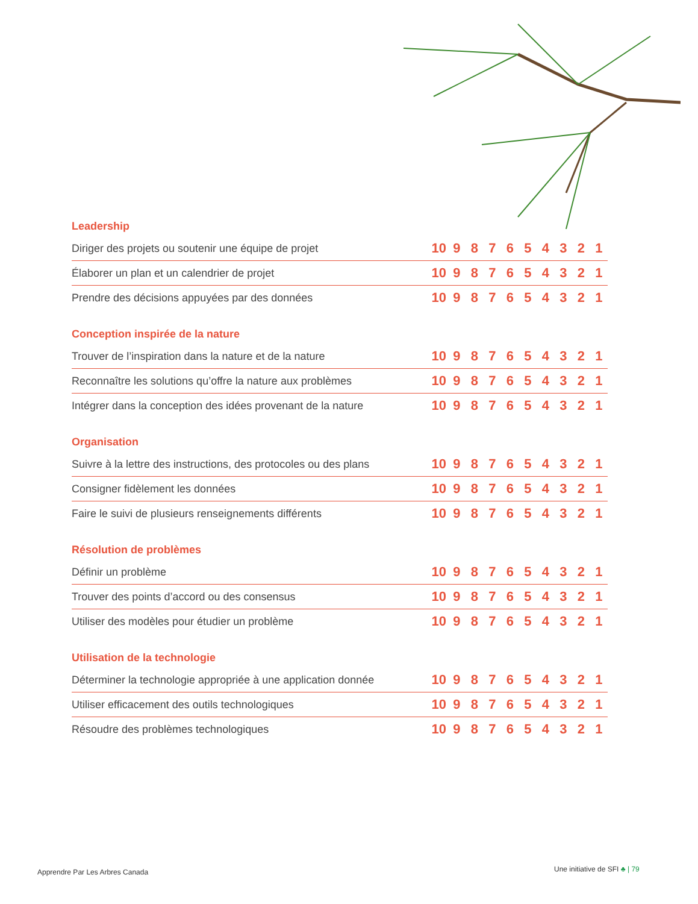Leadership
| Diriger des projets ou soutenir une équipe de projet | 10 | 9 | 8 | 7 | 6 | 5 | 4 | 3 | 2 | 1 |
| Élaborer un plan et un calendrier de projet | 10 | 9 | 8 | 7 | 6 | 5 | 4 | 3 | 2 | 1 |
| Prendre des décisions appuyées par des données | 10 | 9 | 8 | 7 | 6 | 5 | 4 | 3 | 2 | 1 |
Conception inspirée de la nature
| Trouver de l’inspiration dans la nature et de la nature | 10 | 9 | 8 | 7 | 6 | 5 | 4 | 3 | 2 | 1 |
| Reconnaître les solutions qu’offre la nature aux problèmes | 10 | 9 | 8 | 7 | 6 | 5 | 4 | 3 | 2 | 1 |
| Intégrer dans la conception des idées provenant de la nature | 10 | 9 | 8 | 7 | 6 | 5 | 4 | 3 | 2 | 1 |
Organisation
| Suivre à la lettre des instructions, des protocoles ou des plans | 10 | 9 | 8 | 7 | 6 | 5 | 4 | 3 | 2 | 1 |
| Consigner fidèlement les données | 10 | 9 | 8 | 7 | 6 | 5 | 4 | 3 | 2 | 1 |
| Faire le suivi de plusieurs renseignements différents | 10 | 9 | 8 | 7 | 6 | 5 | 4 | 3 | 2 | 1 |
Résolution de problèmes
| Définir un problème | 10 | 9 | 8 | 7 | 6 | 5 | 4 | 3 | 2 | 1 |
| Trouver des points d’accord ou des consensus | 10 | 9 | 8 | 7 | 6 | 5 | 4 | 3 | 2 | 1 |
| Utiliser des modèles pour étudier un problème | 10 | 9 | 8 | 7 | 6 | 5 | 4 | 3 | 2 | 1 |
Utilisation de la technologie
| Déterminer la technologie appropriée à une application donnée | 10 | 9 | 8 | 7 | 6 | 5 | 4 | 3 | 2 | 1 |
| Utiliser efficacement des outils technologiques | 10 | 9 | 8 | 7 | 6 | 5 | 4 | 3 | 2 | 1 |
| Résoudre des problèmes technologiques | 10 | 9 | 8 | 7 | 6 | 5 | 4 | 3 | 2 | 1 |
Apprendre Par Les Arbres Canada
Une initiative de SFI ♣ | 79